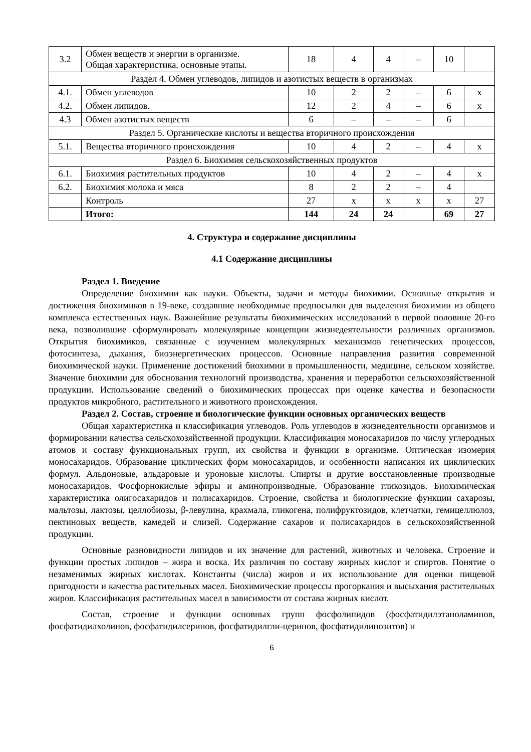| 3.2 | Обмен веществ и энергии в организме. Общая характеристика, основные этапы. | 18 | 4 | 4 | – | 10 | |
| Раздел 4. Обмен углеводов, липидов и азотистых веществ в организмах | | | | | | | |
| 4.1. | Обмен углеводов | 10 | 2 | 2 | – | 6 | х |
| 4.2. | Обмен липидов. | 12 | 2 | 4 | – | 6 | х |
| 4.3 | Обмен азотистых веществ | 6 | – | – | – | 6 | |
| Раздел 5. Органические кислоты и вещества вторичного происхождения | | | | | | | |
| 5.1. | Вещества вторичного происхождения | 10 | 4 | 2 | – | 4 | х |
| Раздел 6. Биохимия сельскохозяйственных продуктов | | | | | | | |
| 6.1. | Биохимия растительных продуктов | 10 | 4 | 2 | – | 4 | х |
| 6.2. | Биохимия молока и мяса | 8 | 2 | 2 | – | 4 | |
| | Контроль | 27 | х | х | х | х | 27 |
| | Итого: | 144 | 24 | 24 | | 69 | 27 |
4. Структура и содержание дисциплины
4.1 Содержание дисциплины
Раздел 1. Введение
Определение биохимии как науки. Объекты, задачи и методы биохимии. Основные открытия и достижения биохимиков в 19-веке, создавшие необходимые предпосылки для выделения биохимии из общего комплекса естественных наук. Важнейшие результаты биохимических исследований в первой половине 20-го века, позволившие сформулировать молекулярные концепции жизнедеятельности различных организмов. Открытия биохимиков, связанные с изучением молекулярных механизмов генетических процессов, фотосинтеза, дыхания, биоэнергетических процессов. Основные направления развития современной биохимической науки. Применение достижений биохимии в промышленности, медицине, сельском хозяйстве. Значение биохимии для обоснования технологий производства, хранения и переработки сельскохозяйственной продукции. Использование сведений о биохимических процессах при оценке качества и безопасности продуктов микробного, растительного и животного происхождения.
Раздел 2. Состав, строение и биологические функции основных органических веществ
Общая характеристика и классификация углеводов. Роль углеводов в жизнедеятельности организмов и формировании качества сельскохозяйственной продукции. Классификация моносахаридов по числу углеродных атомов и составу функциональных групп, их свойства и функции в организме. Оптическая изомерия моносахаридов. Образование циклических форм моносахаридов, и особенности написания их циклических формул. Альдоновые, альдаровые и уроновые кислоты. Спирты и другие восстановленные производные моносахаридов. Фосфорнокислые эфиры и аминопроизводные. Образование гликозидов. Биохимическая характеристика олигосахаридов и полисахаридов. Строение, свойства и биологические функции сахарозы, мальтозы, лактозы, целлобиозы, β-левулина, крахмала, гликогена, полифруктозидов, клетчатки, гемицеллюлоз, пектиновых веществ, камедей и слизей. Содержание сахаров и полисахаридов в сельскохозяйственной продукции.
Основные разновидности липидов и их значение для растений, животных и человека. Строение и функции простых липидов – жира и воска. Их различия по составу жирных кислот и спиртов. Понятие о незаменимых жирных кислотах. Константы (числа) жиров и их использование для оценки пищевой пригодности и качества растительных масел. Биохимические процессы прогоркания и высыхания растительных жиров. Классификация растительных масел в зависимости от состава жирных кислот.
Состав, строение и функции основных групп фосфолипидов (фосфатидилэтаноламинов, фосфатидилхолинов, фосфатидилсеринов, фосфатидилгли-церинов, фосфатидилинозитов) и
6